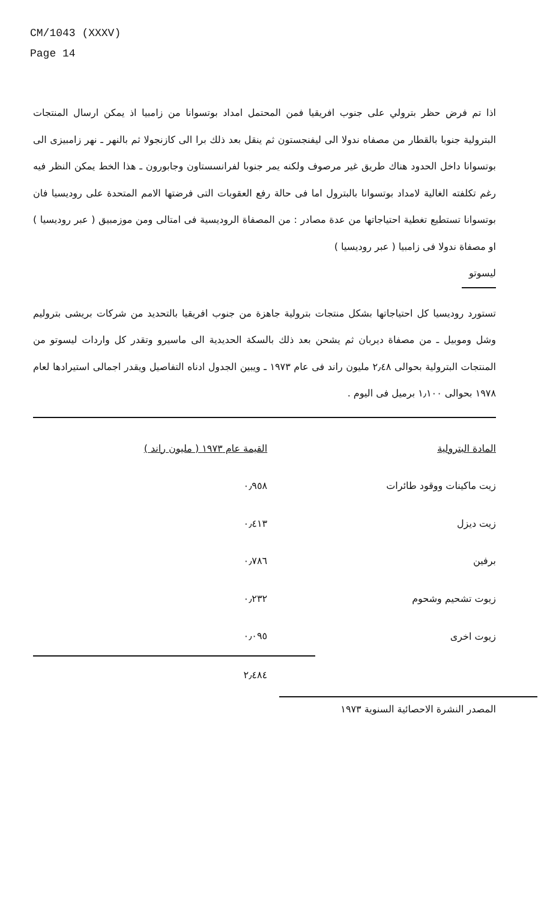CM/1043 (XXXV)
Page 14
اذا تم فرض حظر بترولي على جنوب افريقيا فمن المحتمل امداد بوتسوانا من زامبيا اذ يمكن ارسال المنتجات البترولية جنوبا بالقطار من مصفاه ندولا الى ليفنجستون ثم ينقل بعد ذلك برا الى كازنجولا ثم بالنهر ـ نهر زامبيزى الى بوتسوانا داخل الحدود هناك طريق غير مرصوف ولكنه يمر جنوبا لفرانسستاون وجابورون ـ هذا الخط يمكن النظر فيه رغم تكلفته الغالية لامداد بوتسوانا بالبترول اما فى حالة رفع العقوبات التى فرضتها الامم المتحدة على روديسيا فان بوتسوانا تستطيع تغطية احتياجاتها من عدة مصادر : من المصفاة الروديسية فى امتالى ومن موزمبيق ( عبر روديسيا ) او مصفاة ندولا فى زامبيا ( عبر روديسيا )
ليسوتو
تستورد روديسيا كل احتياجاتها بشكل منتجات بترولية جاهزة من جنوب افريقيا بالتحديد من شركات بريشى بتروليم وشل وموبيل ـ من مصفاة ديربان ثم يشحن بعد ذلك بالسكة الحديدية الى ماسيرو وتقدر كل واردات ليسوتو من المنتجات البترولية بحوالى ٢٫٤٨ مليون راند فى عام ١٩٧٣ ـ ويبين الجدول ادناه التفاصيل ويقدر اجمالى استيرادها لعام ١٩٧٨ بحوالى ١٫١٠٠ برميل فى اليوم .
| المادة البترولية | القيمة عام ١٩٧٣ ( مليون راند ) |
| --- | --- |
| زيت ماكينات ووقود طائرات | ٠٫٩٥٨ |
| زيت ديزل | ٠٫٤١٣ |
| برفين | ٠٫٧٨٦ |
| زيوت تشحيم وشحوم | ٠٫٢٣٢ |
| زيوت اخرى | ٠٫٠٩٥ |
| | ٢٫٤٨٤ |
المصدر النشرة الاحصائية السنوية ١٩٧٣